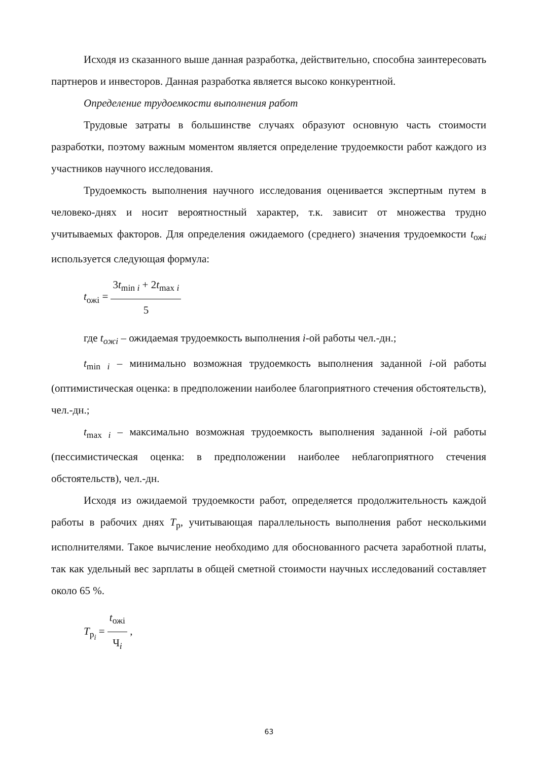Исходя из сказанного выше данная разработка, действительно, способна заинтересовать партнеров и инвесторов. Данная разработка является высоко конкурентной.
Определение трудоемкости выполнения работ
Трудовые затраты в большинстве случаях образуют основную часть стоимости разработки, поэтому важным моментом является определение трудоемкости работ каждого из участников научного исследования.
Трудоемкость выполнения научного исследования оценивается экспертным путем в человеко-днях и носит вероятностный характер, т.к. зависит от множества трудно учитываемых факторов. Для определения ожидаемого (среднего) значения трудоемкости t<sub>ожi</sub> используется следующая формула:
t<sub>ожi</sub> = 3t<sub>min i</sub> + 2t<sub>max i</sub> 5
где t<sub>ожi</sub> – ожидаемая трудоемкость выполнения i-ой работы чел.-дн.;
t<sub>min i</sub> – минимально возможная трудоемкость выполнения заданной i-ой работы (оптимистическая оценка: в предположении наиболее благоприятного стечения обстоятельств), чел.-дн.;
t<sub>max i</sub> – максимально возможная трудоемкость выполнения заданной i-ой работы (пессимистическая оценка: в предположении наиболее неблагоприятного стечения обстоятельств), чел.-дн.
Исходя из ожидаемой трудоемкости работ, определяется продолжительность каждой работы в рабочих днях T<sub>р</sub>, учитывающая параллельность выполнения работ несколькими исполнителями. Такое вычисление необходимо для обоснованного расчета заработной платы, так как удельный вес зарплаты в общей сметной стоимости научных исследований составляет около 65 %.
T<sub>р<sub>i</sub></sub> = t<sub>ожi</sub> Ч<sub>i</sub> ,
63